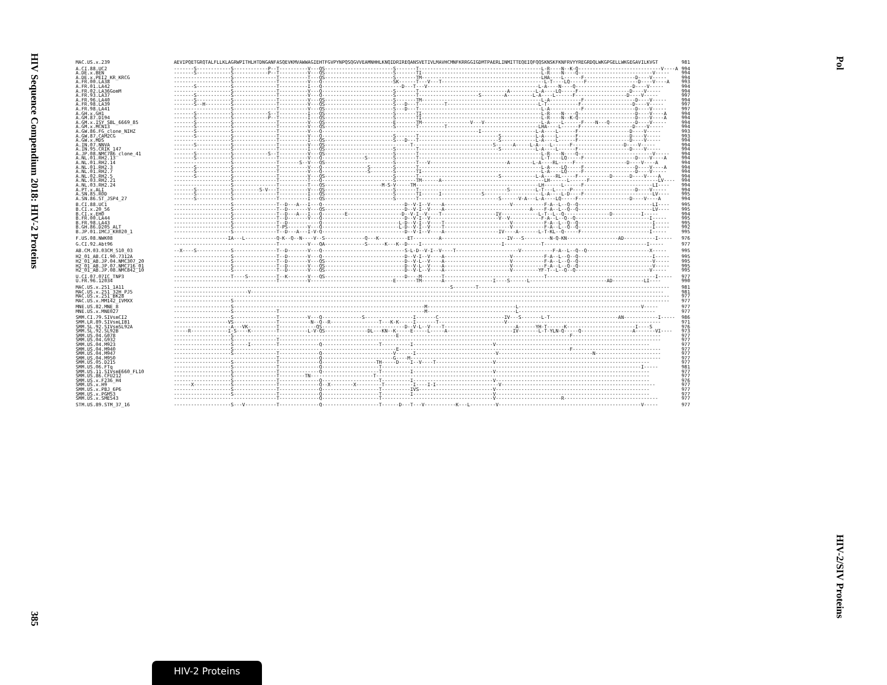HIV Sequence Compendium 2018: HIV-2 Proteins
385
Pol
HIV-2/SIV Proteins
| MAC.US.x.239 | AEVIPQETGRQTALFLLKLAGRWPITHLHTDNGANFASQEVKMVAWWAGIEHTFGVPYNPQSQGVVEAMNHHLKNQIDRIREQANSVETIVLMAVHCMNFKRRGGIGDMTPAERLINMITTEQEIQFQQSKNSKFKNFRVYYREGRDQLWKGPGELLWKGEGAVILKVGT | 981 |
| A.CI.88.UC2 | -------S------------S------------P--T----------V---QS------------------------S-------T-------------------------------------------L-R----N--K-Q-----------------------------V----A | 994 |
| A.DE.x.BEN | -------S------------S------------P--T----------V---QS------------------------S-------TI------------------------------------------L-R----N----Q--------------------------V----- | 994 |
| A.DE.x.PEI2_KR_KRCG | --------------------S---------------T----------T---QS------------------------S-------TM------------------------------------------LHA----L------F------------------D----V----- | 994 |
| A.FR.00.LA38 | --------------------S---------------T----------V---Q-------------------------SK------T---V---T------------------------------------L-T----LQ-----F------------------D----V----A | 993 |
| A.FR.01.LA42 | -------S------------S---------------T----------I---Q----------------------------D---T---V---------------------------------------L-A----N----Q--------------------D----V----- | 994 |
| A.FR.02.LA36GomM | --------------------S---------------T----------V---Q-------------------------S-------T-------------------------------A---------L-A----LQ-----F------------------D----V----- | 994 |
| A.FR.93.LA37 | -------S------------S---------------T----------V---Q-------------------------S-------T---------------------S--------A---------L-A----L------F------------------D----V----- | 997 |
| A.FR.96.LA40 | -------S------------S---------------T----------V---QS------------------------S-------TM------------------------------------------L-A-----------F------------------D----V----- | 994 |
| A.FR.98.LA39 | -------S--H---------S---------------T----------V---QS------------------------S---D---T---------T--------------------------------L-T-----------F------------------D----V----- | 997 |
| A.FR.98.LA41 | --------------------S---------------T----------V---QS------------------------S---D---T-------------------------------------------L-A-----------F------------------D----V----- | 997 |
| A.GH.x.GH1 | -------S------------S------------S--T----------I---QS------------------------S-------TI------------------------------------------L-R----N----Q--------------------D----V----A | 994 |
| A.GM.87.D194 | -------S------------S------------P--T----------I---QS------------------------S-------TI------------------------------------------L-R----N--K-Q--------------------D----V----A | 994 |
| A.GM.x.ISY_SBL_6669_85 | -------S------------S---------------T----------V---QS------------------------E-------TM-----------------V---V--------------------L-A----L------F----N---Q---------D----V----- | 994 |
| A.GM.x.MCN13 | -------S------------S---------------T----------V---QS------------------------S-------T---------T--------------------------------LHA----L------F------------------D----V----- | 994 |
| A.GW.86.FG_clone_NIHZ | -------S------------S---------------T----------V---Q-------------------------------------------------------I-------------------L-A----L------F------------------D----V----- | 993 |
| A.GW.87.CAM2CG | -------S------------S---------------T----------V---Q-------------------------S-------T----------------------------S------------L-A----L------F------------------D----V----- | 993 |
| A.GW.x.MDS | --------------------S---------------T----------I---QS------------------------S---D---T----------------------------S------------L-A----L------F------------------D----V----- | 994 |
| A.IN.07.NNVA | -------S------------S---------------T----------V---QS------------------------------T----------------------------S------A-----L-A----L------F------------------D----V----- | 994 |
| A.IN.95.CRIK_147 | --------------------S---------------T----------I---QS------------------------S-------T----------------------------S------------L-A----L------F------------------D----V----- | 994 |
| A.JP.08.NMC786_clone_41 | -------S------------S------------S--T----------V---QS------------------------S-------T-------------------------------------------L-R----N----Q--------------------------V----- | 994 |
| A.NL.01.RH2.13 | -------S------------S---------------T----------V---Q---------------S---------S-------T-------------------------------------------L-T----LQ-----F------------------D----V----A | 994 |
| A.NL.01.RH2.14 | --------------------S---------------T-------S--V---QS------------------------S-------T---V---------------------------A--------L-A----RL-----F------------------D----V----A | 994 |
| A.NL.01.RH2.3 | -------S------------S---------------T----------V---Q----------------S--------S-------T-------------------------------------------L-A----LQ-----F------------------D----V----A | 994 |
| A.NL.01.RH2.7 | -------S------------S---------------T----------V---Q----------------S--------S-------TI------------------------------------------L-A----LQ-----F------------------D----V----- | 994 |
| A.NL.02.RH2.5 | -------S------------S---------------T----------V---QS------------------------S-------T----------------------------S------------L-A----RL-----F-----------D------D----V----A | 994 |
| A.NL.03.RH2.21 | --------------------S---------------T----------T---Q-------------------------S-------TM------A------------------------------------LH------L------F------------------------LV---- | 994 |
| A.NL.03.RH2.24 | --------------------S---------------T----------T---QS--------------------M-S-V-----TM-------------------------------------------LH------L------F------------------------LI---- | 994 |
| A.PT.x.ALI | -------S------------S---------S-V---T----------V---QS------------------------S-------T-------------------------------S---------L-T---L-----P----------------------D----V----- | 994 |
| A.SN.85.ROD | -------S------------S---------------T----------I---QS------------------------S-------TI------I--------------S--------------------L-A----L-D----F------------------------LV---- | 995 |
| A.SN.86.ST_JSP4_27 | -------S------------S---------------T----------I---QS------------------------S-------T----------------------------S------V-A---L-A----LQ-----F------------------D----V----A | 994 |
| B.CI.88.UC1 | --------------------S---------------T--D---A---I---Q-----------------------------D--V-I--V----A-----------------------V-----------F-A--L--Q--Q--------------------------LI---- | 995 |
| B.CI.x.20_56 | --------------------S---------------T--D-------V---QS----------------------------D--V-I--V----A------------------------------A----F-A--L--Q--Q--------------------------LV---- | 995 |
| B.CI.x.EHO | --------------------S---------------T--D---A---I---Q--------E-------------------D--V-I--V----T-------------------IV-------------L-T--L--Q----------------D----------I----- | 994 |
| B.FR.00.LA44 | --------------------S---------------T--D-------V---Q-----------------------------D--V-I--V------------------------V--V-----------F-A--L--Q--Q--------------------------I----- | 995 |
| B.FR.98.LA43 | --------------------S---------------T--D-----------Q---------------------------L-D--V-I--V----T-----------------------V-----------F-A--L--Q--Q--------------------------I----- | 995 |
| B.GH.86.D205_ALT | --------------------S---------------T-PS-------V---Q---------------------------L-D--V-I--V----T-----------------------V-----------F-A--L--Q--Q--------------------------I----- | 992 |
| B.JP.01.IMCJ_KR020_1 | --------------------S---------------T--D---A---I-V-Q-----------------------------D--V-I--V----A-------------------IV----A-------L-T-KL--Q-----F------------------------I----- | 995 |
| F.US.08.NWK08 | -------------------IA---L-----------Q-K--Q--N----V--S--------------Q---K----------ET---------A-----------------------IV---S---------N-Q-KN------------------AD-----------I----- | 976 |
| G.CI.92.Abt96 | ------------------------------------T----------V---QA--------------S------K---K--D----I----------------------------I-------------T------------------------------------I----- | 977 |
| AB.CM.03.03CM_510_03 | --X----S------------S---------------T--D-------V---Q-----------------------------S-L-D--V-I--V----T----------------------V-----------F-A--L--Q--Q----------------------X----- | 995 |
| H2_01_AB.CI.90.7312A | --------------------S---------------T--D-------V---Q-----------------------------D--V-I--V----A-----------------------V-----------F-A--L--Q--Q--------------------------I----- | 995 |
| H2_01_AB.JP.04.NMC307_20 | --------------------S---------------T--D-------V---QS----------------------------D--V-L--V----A-----------------------V-----------F-A--L--Q--Q--------------------------V----- | 995 |
| H2_01_AB.JP.07.NMC716_01 | --------------------S---------------T--D-------V---QS----------------------------D--V-L--V----A-----------------------V-----------F-A--L--Q--Q--------------------------V----- | 995 |
| H2_01_AB.JP.08.NMC842_10 | --------------------S---------------T--D-------V---QS----------------------------D--V-L--V----A-----------------------V---------YF-T--L--Q--Q--------------------------V----- | 995 |
| U.CI.07.07IC_TNP3 | --------------------T----S----------T--K-------V---QS----------------------------D----M-------T-----------------------------------T--------------------------------------I----- | 977 |
| U.FR.96.12034 | ------------------------------------T----------V-----------------------------E-------TM-------A-----------------I----S------L---------------------------AD-----------LI---- | 990 |
| MAC.US.x.251_1A11 | -------------------------------------------------------------------------------------------------S--------T------------------------------------------------------------------- | 981 |
| MAC.US.x.251_32H_PJ5 | --------------------------V------------------------------------------------------------------------------------------------------------------------------------------------- | 981 |
| MAC.US.x.251_BK28 | ------------------------------------------------------------------------------------------------------------------------------------------------------------------------------ | 977 |
| MAC.US.x.MM142_IVMXX | --------------------S--------------------------------------------------------------------------------------------------------------------------------------------------------- | 977 |
| MNE.US.82.MNE_8 | --------------------S-------------------------------------------------------------------M-------------------------------L-------------------------------------------V----- | 977 |
| MNE.US.x.MNE027 | --------------------S---------------T---------------------------------------------------M-------------------------------L------------------------------------------------ | 977 |
| SMM.CI.79.SIVsmCI2 | --------------------S---------------T----------V---Q--------------S-----------------I-------C-----------------------IV---S-------L-T------------------------AN------------I----- | 986 |
| SMM.LR.89.SIVsmLIB1 | -------------------VS---------------T-----------N--Q--R-----------------T---K-K-----I-------T-----------------------V------------------------------------------------------ | 971 |
| SMM.SL.92.SIVsmSL92A | --------------------A---VK----------T-------------QS-----------------------------D--V-L--V----T-------------------------A------YH-T------K------------------------I----S | 976 |
| SMM.SL.92.SL92B | -----R-------------I-S----K---------T----------L-V-QS---------------DL---KN--K-----E-----L-----A-----------------------IV-------L-T-YLN-Q-----Q------------------A-------VI---- | 973 |
| SMM.US.04.G078 | --------------------S---------------------------------------------------------E------------------------------------------------------------F------------------------------- | 977 |
| SMM.US.04.G932 | --------------------S---------------T-------------------------------------------------------------------------------------------------------------------------------------- | 977 |
| SMM.US.04.M923 | --------------------S-----I---------T--------------Q--------------------T----------I----------------------------V------------------------------------------------------ | 977 |
| SMM.US.04.M940 | --------------------S---------------------------------------------------------E------------------------------------------------------------F------------------------------- | 977 |
| SMM.US.04.M947 | --------------------S---------------T--------------Q-------------------------V------I----------------------------V---------------------------------N----------------------- | 977 |
| SMM.US.04.M950 | ------------------------------------T--------------Q-------------------------G----M---------------------------------------------------------------------------------------- | 977 |
| SMM.US.05.D215 | --------------------S---------------T--------------Q-------------------TH-----D----I--V----T--------------------V------------------------------------------------------ | 977 |
| SMM.US.06.FTq | --------------------S---------------T--------------Q--------------------T-------------------------------------------------------------------------------------------I----- | 981 |
| SMM.US.11.SIVsmE660_FL10 | --------------------S---------------T--------------Q--------------------T----------I----------------------------V------------------------------------------------------ | 977 |
| SMM.US.86.CFU212 | --------------------S---------------T---------TN----------------------T------------------------------------------------------------------------------------------------ | 977 |
| SMM.US.x.F236_H4 | --------------------S---------------T--------------Q--------------------T----------I----------------------------V------------------------------------------------------ | 976 |
| SMM.US.x.H9 | ------X-------------S---------------T--------------Q--X--------X---------T----------I----I-I----------------------V------------------------------------------------------ | 977 |
| SMM.US.x.PBJ_6P6 | --------------------S---------------T--------------Q--------------------T----------IVS--------------------------V------------------------------------------------------ | 977 |
| SMM.US.x.PGM53 | --------------------S---------------T--------------Q--------------------T----------I----------------------------V------------------------------------------------------ | 977 |
| SMM.US.x.SME543 | ------------------------------------T--------------Q--------------------T---------------------------------------V-----------------------R--------------------------------- | 977 |
| STM.US.89.STM_37_16 | --------------------S---V-----------T--------------Q--------------------T------D---T---V-----------K---L---------V--------------------------------------------------V----- | 977 |
HIV-2 Proteins